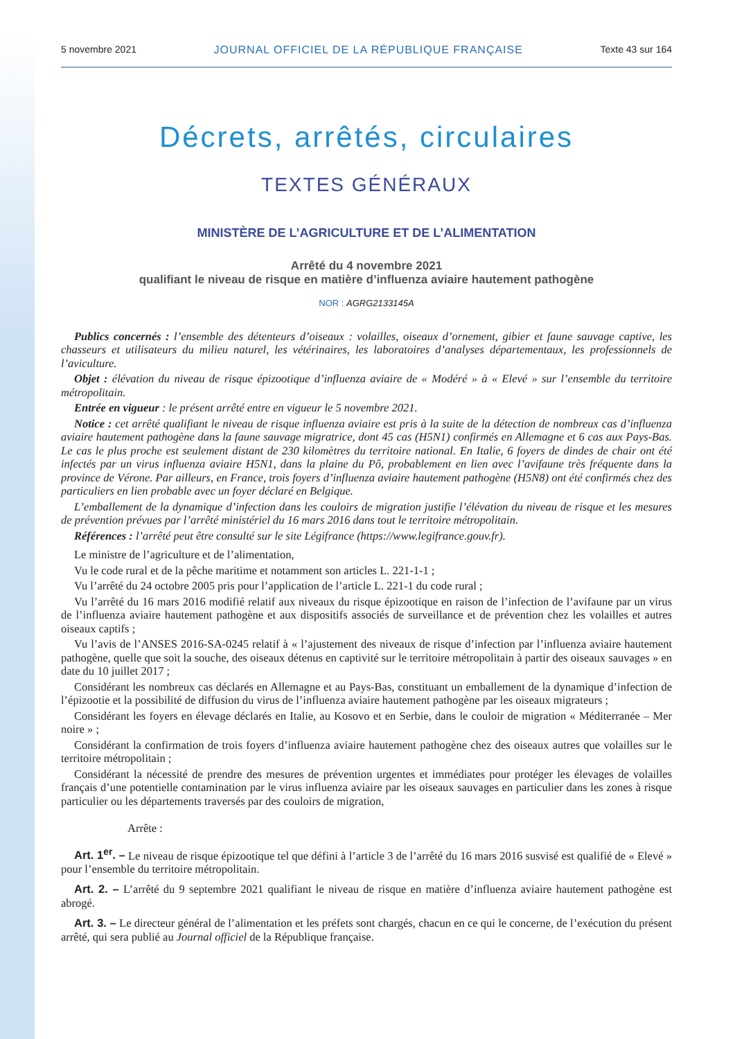5 novembre 2021 JOURNAL OFFICIEL DE LA RÉPUBLIQUE FRANÇAISE Texte 43 sur 164
Décrets, arrêtés, circulaires
TEXTES GÉNÉRAUX
MINISTÈRE DE L’AGRICULTURE ET DE L’ALIMENTATION
Arrêté du 4 novembre 2021
qualifiant le niveau de risque en matière d’influenza aviaire hautement pathogène
NOR : AGRG2133145A
Publics concernés : l’ensemble des détenteurs d’oiseaux : volailles, oiseaux d’ornement, gibier et faune sauvage captive, les chasseurs et utilisateurs du milieu naturel, les vétérinaires, les laboratoires d’analyses départementaux, les professionnels de l’aviculture.
Objet : élévation du niveau de risque épizootique d’influenza aviaire de « Modéré » à « Elevé » sur l’ensemble du territoire métropolitain.
Entrée en vigueur : le présent arrêté entre en vigueur le 5 novembre 2021.
Notice : cet arrêté qualifiant le niveau de risque influenza aviaire est pris à la suite de la détection de nombreux cas d’influenza aviaire hautement pathogène dans la faune sauvage migratrice, dont 45 cas (H5N1) confirmés en Allemagne et 6 cas aux Pays-Bas. Le cas le plus proche est seulement distant de 230 kilomètres du territoire national. En Italie, 6 foyers de dindes de chair ont été infectés par un virus influenza aviaire H5N1, dans la plaine du Pô, probablement en lien avec l’avifaune très fréquente dans la province de Vérone. Par ailleurs, en France, trois foyers d’influenza aviaire hautement pathogène (H5N8) ont été confirmés chez des particuliers en lien probable avec un foyer déclaré en Belgique.
L’emballement de la dynamique d’infection dans les couloirs de migration justifie l’élévation du niveau de risque et les mesures de prévention prévues par l’arrêté ministériel du 16 mars 2016 dans tout le territoire métropolitain.
Références : l’arrêté peut être consulté sur le site Légifrance (https://www.legifrance.gouv.fr).
Le ministre de l’agriculture et de l’alimentation,
Vu le code rural et de la pêche maritime et notamment son articles L. 221-1-1 ;
Vu l’arrêté du 24 octobre 2005 pris pour l’application de l’article L. 221-1 du code rural ;
Vu l’arrêté du 16 mars 2016 modifié relatif aux niveaux du risque épizootique en raison de l’infection de l’avifaune par un virus de l’influenza aviaire hautement pathogène et aux dispositifs associés de surveillance et de prévention chez les volailles et autres oiseaux captifs ;
Vu l’avis de l’ANSES 2016-SA-0245 relatif à « l’ajustement des niveaux de risque d’infection par l’influenza aviaire hautement pathogène, quelle que soit la souche, des oiseaux détenus en captivité sur le territoire métropolitain à partir des oiseaux sauvages » en date du 10 juillet 2017 ;
Considérant les nombreux cas déclarés en Allemagne et au Pays-Bas, constituant un emballement de la dynamique d’infection de l’épizootie et la possibilité de diffusion du virus de l’influenza aviaire hautement pathogène par les oiseaux migrateurs ;
Considérant les foyers en élevage déclarés en Italie, au Kosovo et en Serbie, dans le couloir de migration « Méditerranée – Mer noire » ;
Considérant la confirmation de trois foyers d’influenza aviaire hautement pathogène chez des oiseaux autres que volailles sur le territoire métropolitain ;
Considérant la nécessité de prendre des mesures de prévention urgentes et immédiates pour protéger les élevages de volailles français d’une potentielle contamination par le virus influenza aviaire par les oiseaux sauvages en particulier dans les zones à risque particulier ou les départements traversés par des couloirs de migration,
Arrête :
Art. 1<sup>er</sup>. – Le niveau de risque épizootique tel que défini à l’article 3 de l’arrêté du 16 mars 2016 susvisé est qualifié de « Elevé » pour l’ensemble du territoire métropolitain.
Art. 2. – L’arrêté du 9 septembre 2021 qualifiant le niveau de risque en matière d’influenza aviaire hautement pathogène est abrogé.
Art. 3. – Le directeur général de l’alimentation et les préfets sont chargés, chacun en ce qui le concerne, de l’exécution du présent arrêté, qui sera publié au Journal officiel de la République française.